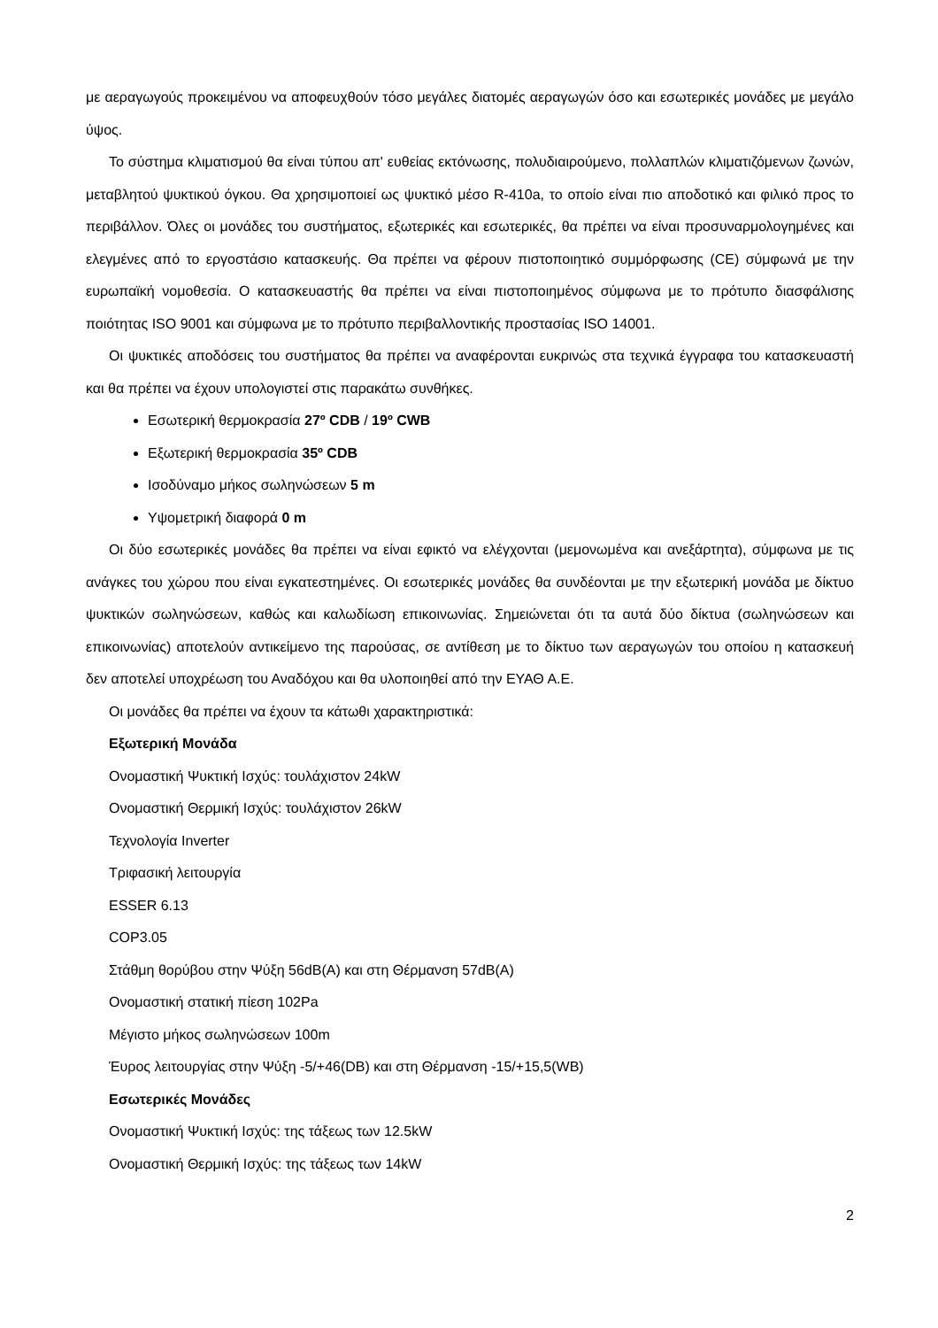με αεραγωγούς προκειμένου να αποφευχθούν τόσο μεγάλες διατομές αεραγωγών όσο και εσωτερικές μονάδες με μεγάλο ύψος.
Το σύστημα κλιματισμού θα είναι τύπου απ' ευθείας εκτόνωσης, πολυδιαιρούμενο, πολλαπλών κλιματιζόμενων ζωνών, μεταβλητού ψυκτικού όγκου. Θα χρησιμοποιεί ως ψυκτικό μέσο R-410a, το οποίο είναι πιο αποδοτικό και φιλικό προς το περιβάλλον. Όλες οι μονάδες του συστήματος, εξωτερικές και εσωτερικές, θα πρέπει να είναι προσυναρμολογημένες και ελεγμένες από το εργοστάσιο κατασκευής. Θα πρέπει να φέρουν πιστοποιητικό συμμόρφωσης (CE) σύμφωνά με την ευρωπαϊκή νομοθεσία. Ο κατασκευαστής θα πρέπει να είναι πιστοποιημένος σύμφωνα με το πρότυπο διασφάλισης ποιότητας ISO 9001 και σύμφωνα με το πρότυπο περιβαλλοντικής προστασίας ISO 14001.
Οι ψυκτικές αποδόσεις του συστήματος θα πρέπει να αναφέρονται ευκρινώς στα τεχνικά έγγραφα του κατασκευαστή και θα πρέπει να έχουν υπολογιστεί στις παρακάτω συνθήκες.
Εσωτερική θερμοκρασία 27º CDB / 19º CWB
Εξωτερική θερμοκρασία 35º CDB
Ισοδύναμο μήκος σωληνώσεων 5 m
Υψομετρική διαφορά 0 m
Οι δύο εσωτερικές μονάδες θα πρέπει να είναι εφικτό να ελέγχονται (μεμονωμένα και ανεξάρτητα), σύμφωνα με τις ανάγκες του χώρου που είναι εγκατεστημένες. Οι εσωτερικές μονάδες θα συνδέονται με την εξωτερική μονάδα με δίκτυο ψυκτικών σωληνώσεων, καθώς και καλωδίωση επικοινωνίας. Σημειώνεται ότι τα αυτά δύο δίκτυα (σωληνώσεων και επικοινωνίας) αποτελούν αντικείμενο της παρούσας, σε αντίθεση με το δίκτυο των αεραγωγών του οποίου η κατασκευή δεν αποτελεί υποχρέωση του Αναδόχου και θα υλοποιηθεί από την ΕΥΑΘ Α.Ε.
Οι μονάδες θα πρέπει να έχουν τα κάτωθι χαρακτηριστικά:
Εξωτερική Μονάδα
Ονομαστική Ψυκτική Ισχύς: τουλάχιστον 24kW
Ονομαστική Θερμική Ισχύς: τουλάχιστον 26kW
Τεχνολογία Inverter
Τριφασική λειτουργία
ESSER 6.13
COP3.05
Στάθμη θορύβου στην Ψύξη 56dB(A) και στη Θέρμανση 57dB(A)
Ονομαστική στατική πίεση 102Pa
Μέγιστο μήκος σωληνώσεων 100m
Έυρος λειτουργίας στην Ψύξη -5/+46(DB) και στη Θέρμανση -15/+15,5(WB)
Εσωτερικές Μονάδες
Ονομαστική Ψυκτική Ισχύς: της τάξεως των 12.5kW
Ονομαστική Θερμική Ισχύς: της τάξεως των 14kW
2